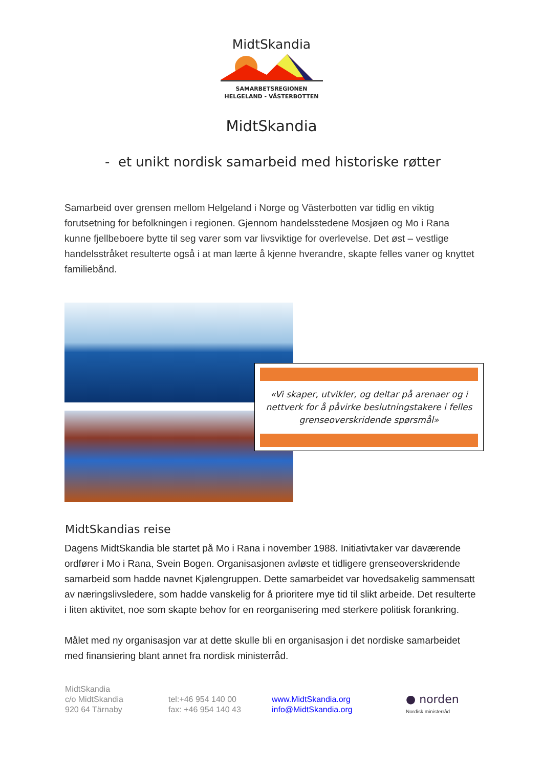MidtSkandia
SAMARBETSREGIONEN
HELGELAND - VÄSTERBOTTEN
MidtSkandia
- et unikt nordisk samarbeid med historiske røtter
Samarbeid over grensen mellom Helgeland i Norge og Västerbotten var tidlig en viktig forutsetning for befolkningen i regionen. Gjennom handelsstedene Mosjøen og Mo i Rana kunne fjellbeboere bytte til seg varer som var livsviktige for overlevelse. Det øst – vestlige handelsstråket resulterte også i at man lærte å kjenne hverandre, skapte felles vaner og knyttet familiebånd.
«Vi skaper, utvikler, og deltar på arenaer og i nettverk for å påvirke beslutningstakere i felles grenseoverskridende spørsmål»
MidtSkandias reise
Dagens MidtSkandia ble startet på Mo i Rana i november 1988. Initiativtaker var daværende ordfører i Mo i Rana, Svein Bogen. Organisasjonen avløste et tidligere grenseoverskridende samarbeid som hadde navnet Kjølengruppen. Dette samarbeidet var hovedsakelig sammensatt av næringslivsledere, som hadde vanskelig for å prioritere mye tid til slikt arbeide. Det resulterte i liten aktivitet, noe som skapte behov for en reorganisering med sterkere politisk forankring.
Målet med ny organisasjon var at dette skulle bli en organisasjon i det nordiske samarbeidet med finansiering blant annet fra nordisk ministerråd.
MidtSkandia
c/o MidtSkandia
920 64 Tärnaby
tel:+46 954 140 00
fax: +46 954 140 43
www.MidtSkandia.org
info@MidtSkandia.org
● norden
Nordisk ministerråd